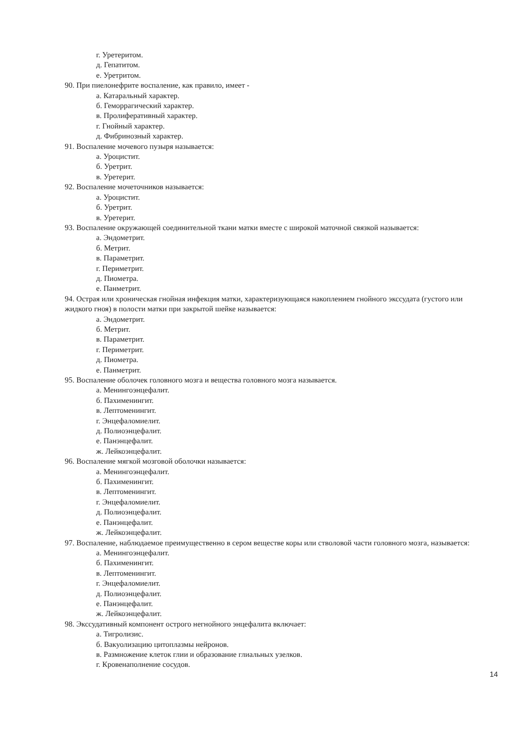г. Уретеритом.
д. Гепатитом.
е. Уретритом.
90. При пиелонефрите воспаление, как правило, имеет -
а. Катаральный характер.
б. Геморрагический характер.
в. Пролиферативный характер.
г. Гнойный характер.
д. Фибринозный характер.
91. Воспаление мочевого пузыря называется:
а. Уроцистит.
б. Уретрит.
в. Уретерит.
92. Воспаление мочеточников называется:
а. Уроцистит.
б. Уретрит.
в. Уретерит.
93. Воспаление окружающей соединительной ткани матки вместе с широкой маточной связкой называется:
а. Эндометрит.
б. Метрит.
в. Параметрит.
г. Периметрит.
д. Пиометра.
е. Панметрит.
94. Острая или хроническая гнойная инфекция матки, характеризующаяся накоплением гнойного экссудата (густого или жидкого гноя) в полости матки при закрытой шейке называется:
а. Эндометрит.
б. Метрит.
в. Параметрит.
г. Периметрит.
д. Пиометра.
е. Панметрит.
95. Воспаление оболочек головного мозга и вещества головного мозга называется.
а. Менингоэнцефалит.
б. Пахименингит.
в. Лептоменингит.
г. Энцефаломиелит.
д. Полиоэнцефалит.
е. Панэнцефалит.
ж. Лейкоэнцефалит.
96. Воспаление мягкой мозговой оболочки называется:
а. Менингоэнцефалит.
б. Пахименингит.
в. Лептоменингит.
г. Энцефаломиелит.
д. Полиоэнцефалит.
е. Панэнцефалит.
ж. Лейкоэнцефалит.
97. Воспаление, наблюдаемое преимущественно в сером веществе коры или стволовой части головного мозга, называется:
а. Менингоэнцефалит.
б. Пахименингит.
в. Лептоменингит.
г. Энцефаломиелит.
д. Полиоэнцефалит.
е. Панэнцефалит.
ж. Лейкоэнцефалит.
98. Экссудативный компонент острого негнойного энцефалита включает:
а. Тигролизис.
б. Вакуолизацию цитоплазмы нейронов.
в. Размножение клеток глии и образование глиальных узелков.
г. Кровенаполнение сосудов.
14